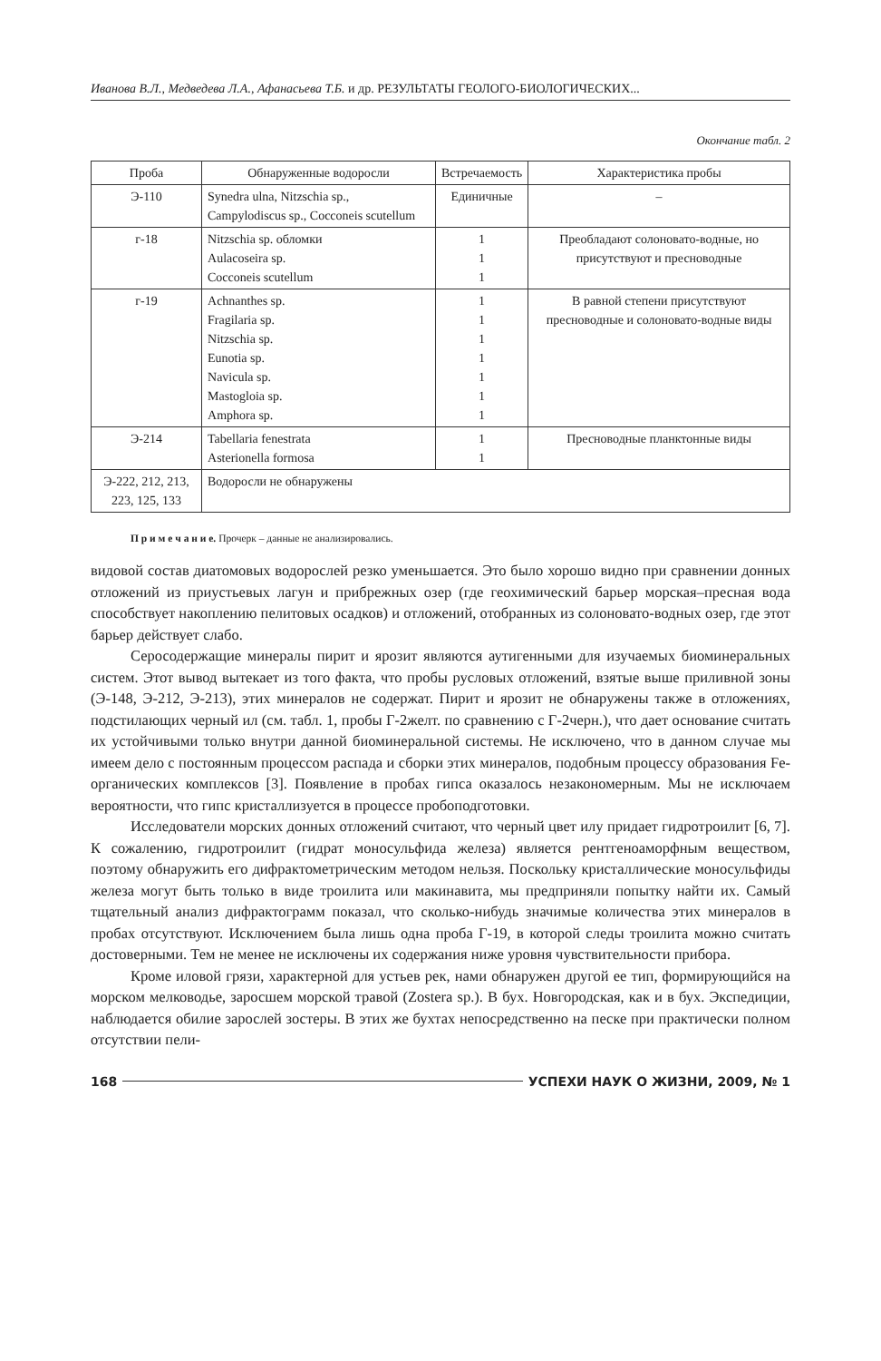Иванова В.Л., Медведева Л.А., Афанасьева Т.Б. и др. РЕЗУЛЬТАТЫ ГЕОЛОГО-БИОЛОГИЧЕСКИХ...
Окончание табл. 2
| Проба | Обнаруженные водоросли | Встречаемость | Характеристика пробы |
| --- | --- | --- | --- |
| Э-110 | Synedra ulna, Nitzschia sp., Campylodiscus sp., Cocconeis scutellum | Единичные | – |
| г-18 | Nitzschia sp. обломки Aulacoseira sp. Cocconeis scutellum | 1 1 1 | Преобладают солоновато-водные, но присутствуют и пресноводные |
| г-19 | Achnanthes sp. Fragilaria sp. Nitzschia sp. Eunotia sp. Navicula sp. Mastogloia sp. Amphora sp. | 1 1 1 1 1 1 1 | В равной степени присутствуют пресноводные и солоновато-водные виды |
| Э-214 | Tabellaria fenestrata Asterionella formosa | 1 1 | Пресноводные планктонные виды |
| Э-222, 212, 213, 223, 125, 133 | Водоросли не обнаружены | | |
П р и м е ч а н и е. Прочерк – данные не анализировались.
видовой состав диатомовых водорослей резко уменьшается. Это было хорошо видно при сравнении донных отложений из приустьевых лагун и прибрежных озер (где геохимический барьер морская–пресная вода способствует накоплению пелитовых осадков) и отложений, отобранных из солоновато-водных озер, где этот барьер действует слабо.
Серосодержащие минералы пирит и ярозит являются аутигенными для изучаемых биоминеральных систем. Этот вывод вытекает из того факта, что пробы русловых отложений, взятые выше приливной зоны (Э-148, Э-212, Э-213), этих минералов не содержат. Пирит и ярозит не обнаружены также в отложениях, подстилающих черный ил (см. табл. 1, пробы Г-2желт. по сравнению с Г-2черн.), что дает основание считать их устойчивыми только внутри данной биоминеральной системы. Не исключено, что в данном случае мы имеем дело с постоянным процессом распада и сборки этих минералов, подобным процессу образования Fe-органических комплексов [3]. Появление в пробах гипса оказалось незакономерным. Мы не исключаем вероятности, что гипс кристаллизуется в процессе пробоподготовки.
Исследователи морских донных отложений считают, что черный цвет илу придает гидротроилит [6, 7]. К сожалению, гидротроилит (гидрат моносульфида железа) является рентгеноаморфным веществом, поэтому обнаружить его дифрактометрическим методом нельзя. Поскольку кристаллические моносульфиды железа могут быть только в виде троилита или макинавита, мы предприняли попытку найти их. Самый тщательный анализ дифрактограмм показал, что сколько-нибудь значимые количества этих минералов в пробах отсутствуют. Исключением была лишь одна проба Г-19, в которой следы троилита можно считать достоверными. Тем не менее не исключены их содержания ниже уровня чувствительности прибора.
Кроме иловой грязи, характерной для устьев рек, нами обнаружен другой ее тип, формирующийся на морском мелководье, заросшем морской травой (Zostera sp.). В бух. Новгородская, как и в бух. Экспедиции, наблюдается обилие зарослей зостеры. В этих же бухтах непосредственно на песке при практически полном отсутствии пели-
168 УСПЕХИ НАУК О ЖИЗНИ, 2009, № 1